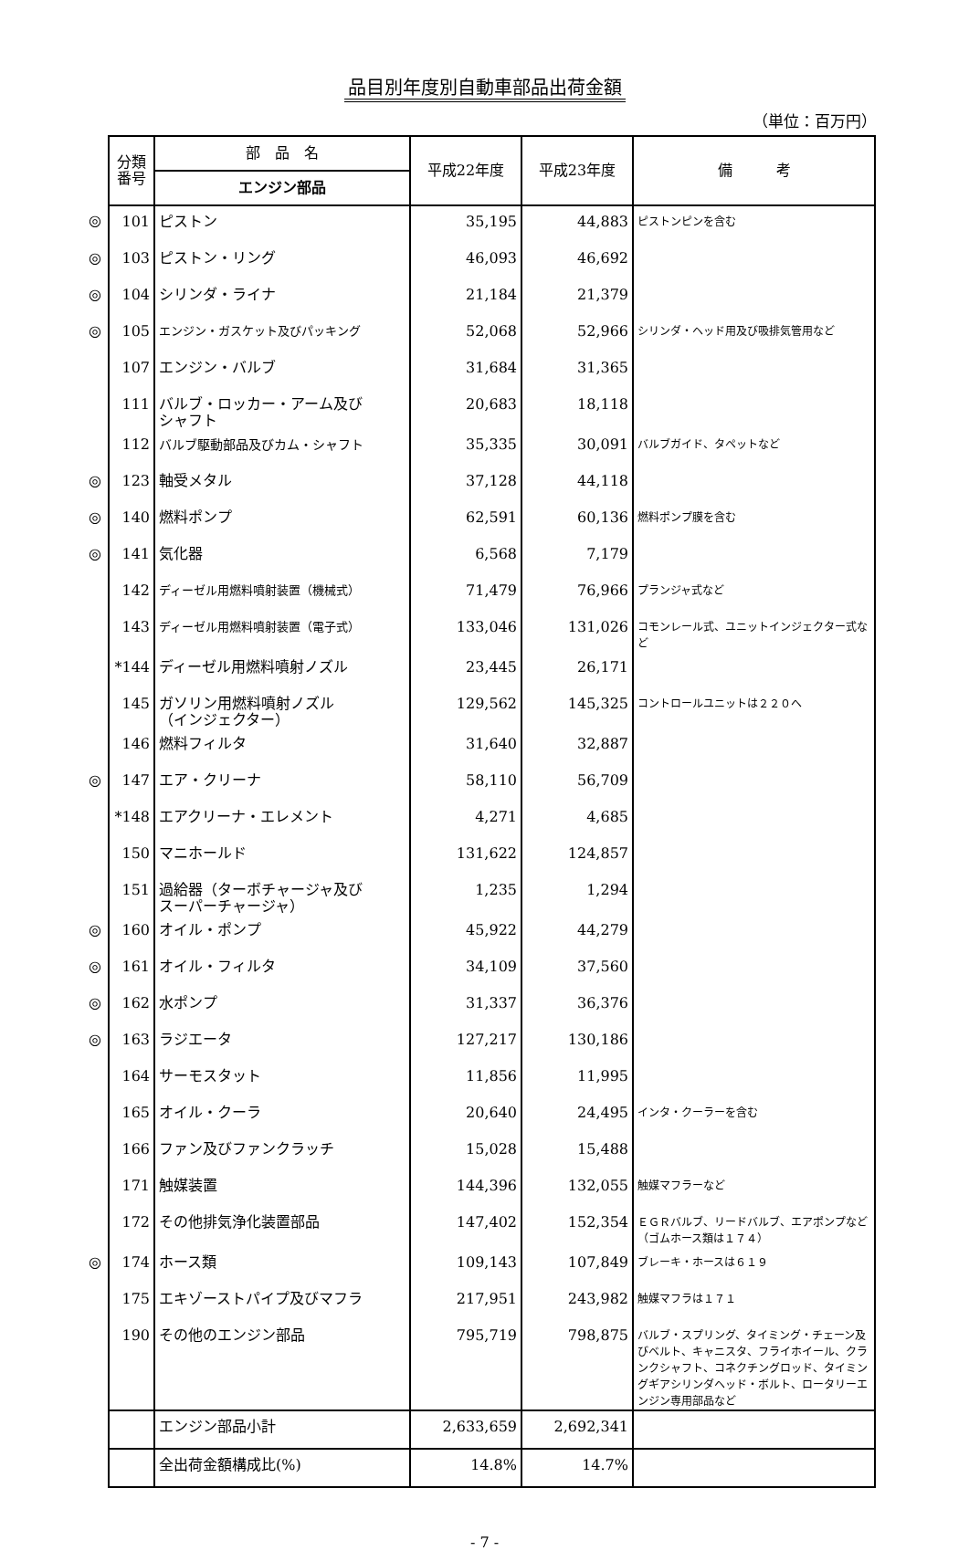品目別年度別自動車部品出荷金額
（単位：百万円）
| | 分類 番号 | 部 品 名 | 平成22年度 | 平成23年度 | 備 考 |
| | | エンジン部品 | | | |
| ◎ | 101 | ピストン | 35,195 | 44,883 | ピストンピンを含む |
| ◎ | 103 | ピストン・リング | 46,093 | 46,692 | |
| ◎ | 104 | シリンダ・ライナ | 21,184 | 21,379 | |
| ◎ | 105 | エンジン・ガスケット及びパッキング | 52,068 | 52,966 | シリンダ・ヘッド用及び吸排気管用など |
| | 107 | エンジン・バルブ | 31,684 | 31,365 | |
| | 111 | バルブ・ロッカー・アーム及び シャフト | 20,683 | 18,118 | |
| | 112 | バルブ駆動部品及びカム・シャフト | 35,335 | 30,091 | バルブガイド、タペットなど |
| ◎ | 123 | 軸受メタル | 37,128 | 44,118 | |
| ◎ | 140 | 燃料ポンプ | 62,591 | 60,136 | 燃料ポンプ膜を含む |
| ◎ | 141 | 気化器 | 6,568 | 7,179 | |
| | 142 | ディーゼル用燃料噴射装置（機械式） | 71,479 | 76,966 | プランジャ式など |
| | 143 | ディーゼル用燃料噴射装置（電子式） | 133,046 | 131,026 | コモンレール式、ユニットインジェクター式など |
| | *144 | ディーゼル用燃料噴射ノズル | 23,445 | 26,171 | |
| | 145 | ガソリン用燃料噴射ノズル （インジェクター） | 129,562 | 145,325 | コントロールユニットは２２０へ |
| | 146 | 燃料フィルタ | 31,640 | 32,887 | |
| ◎ | 147 | エア・クリーナ | 58,110 | 56,709 | |
| | *148 | エアクリーナ・エレメント | 4,271 | 4,685 | |
| | 150 | マニホールド | 131,622 | 124,857 | |
| | 151 | 過給器（ターボチャージャ及び スーパーチャージャ） | 1,235 | 1,294 | |
| ◎ | 160 | オイル・ポンプ | 45,922 | 44,279 | |
| ◎ | 161 | オイル・フィルタ | 34,109 | 37,560 | |
| ◎ | 162 | 水ポンプ | 31,337 | 36,376 | |
| ◎ | 163 | ラジエータ | 127,217 | 130,186 | |
| | 164 | サーモスタット | 11,856 | 11,995 | |
| | 165 | オイル・クーラ | 20,640 | 24,495 | インタ・クーラーを含む |
| | 166 | ファン及びファンクラッチ | 15,028 | 15,488 | |
| | 171 | 触媒装置 | 144,396 | 132,055 | 触媒マフラーなど |
| | 172 | その他排気浄化装置部品 | 147,402 | 152,354 | ＥＧＲバルブ、リードバルブ、エアポンプなど（ゴムホース類は１７４） |
| ◎ | 174 | ホース類 | 109,143 | 107,849 | ブレーキ・ホースは６１９ |
| | 175 | エキゾーストパイプ及びマフラ | 217,951 | 243,982 | 触媒マフラは１７１ |
| | 190 | その他のエンジン部品 | 795,719 | 798,875 | バルブ・スプリング、タイミング・チェーン及びベルト、キャニスタ、フライホイール、クランクシャフト、コネクチングロッド、タイミングギアシリンダヘッド・ボルト、ロータリーエンジン専用部品など |
| | | エンジン部品小計 | 2,633,659 | 2,692,341 | |
| | | 全出荷金額構成比(%) | 14.8% | 14.7% | |
- 7 -